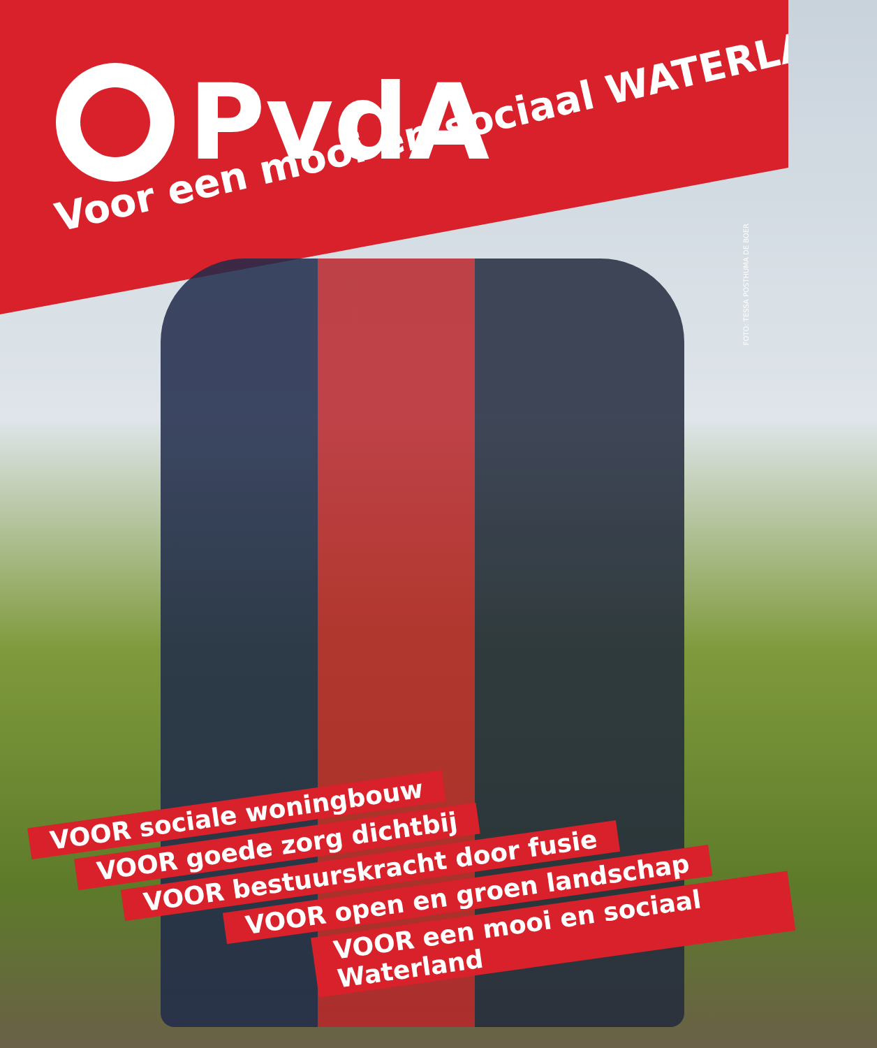PvdA
Voor een mooi en sociaal WATERLAND
FOTO: TESSA POSTHUMA DE BOER
VOOR sociale woningbouw
VOOR goede zorg dichtbij
VOOR bestuurskracht door fusie
VOOR open en groen landschap
VOOR een mooi en sociaal Waterland